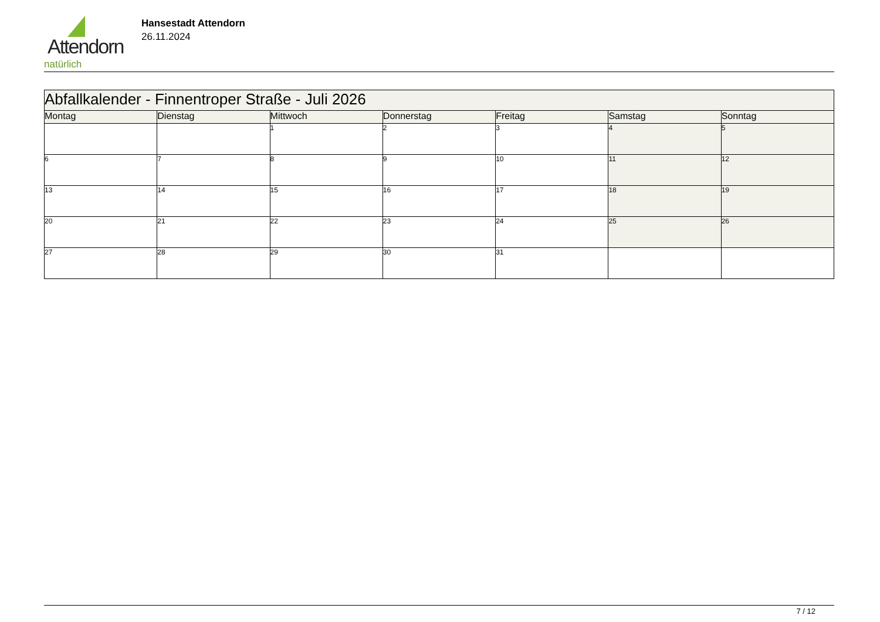Attendorn
natürlich
Hansestadt Attendorn
26.11.2024
| Abfallkalender - Finnentroper Straße - Juli 2026 | | | | | | |
| --- | --- | --- | --- | --- | --- | --- |
| Montag | Dienstag | Mittwoch | Donnerstag | Freitag | Samstag | Sonntag |
| | | 1 | 2 | 3 | 4 | 5 |
| 6 | 7 | 8 | 9 | 10 | 11 | 12 |
| 13 | 14 | 15 | 16 | 17 | 18 | 19 |
| 20 | 21 | 22 | 23 | 24 | 25 | 26 |
| 27 | 28 | 29 | 30 | 31 | | |
7 / 12